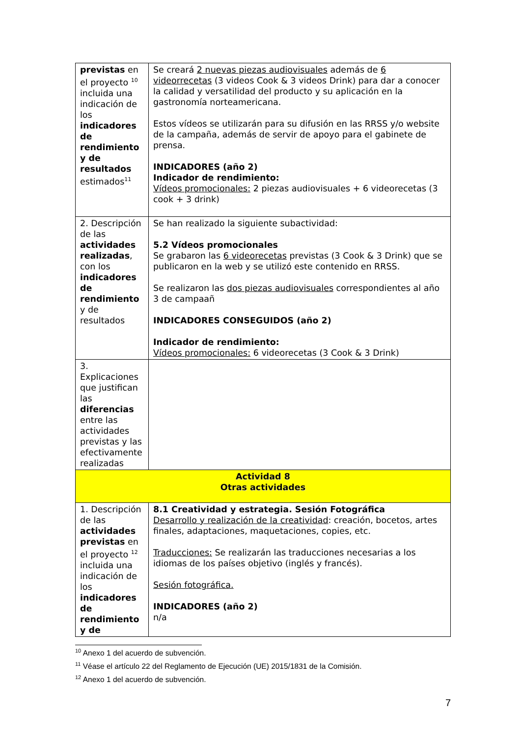| previstas en el proyecto <sup>10</sup> incluida una indicación de los indicadores de rendimiento y de resultados estimados<sup>11</sup> | Se creará 2 nuevas piezas audiovisuales además de 6 videorrecetas (3 videos Cook & 3 videos Drink) para dar a conocer la calidad y versatilidad del producto y su aplicación en la gastronomía norteamericana. Estos vídeos se utilizarán para su difusión en las RRSS y/o website de la campaña, además de servir de apoyo para el gabinete de prensa. INDICADORES (año 2) Indicador de rendimiento: Vídeos promocionales: 2 piezas audiovisuales + 6 videorecetas (3 cook + 3 drink) |
| 2. Descripción de las actividades realizadas , con los indicadores de rendimiento y de resultados | Se han realizado la siguiente subactividad: 5.2 Vídeos promocionales Se grabaron las 6 videorecetas previstas (3 Cook & 3 Drink) que se publicaron en la web y se utilizó este contenido en RRSS. Se realizaron las dos piezas audiovisuales correspondientes al año 3 de campaañ INDICADORES CONSEGUIDOS (año 2) Indicador de rendimiento: Vídeos promocionales: 6 videorecetas (3 Cook & 3 Drink) |
| 3. Explicaciones que justifican las diferencias entre las actividades previstas y las efectivamente realizadas | |
| Actividad 8 Otras actividades | |
| 1. Descripción de las actividades previstas en el proyecto <sup>12</sup> incluida una indicación de los indicadores de rendimiento y de | 8.1 Creatividad y estrategia. Sesión Fotográfica Desarrollo y realización de la creatividad : creación, bocetos, artes finales, adaptaciones, maquetaciones, copies, etc. Traducciones: Se realizarán las traducciones necesarias a los idiomas de los países objetivo (inglés y francés). Sesión fotográfica. INDICADORES (año 2) n/a |
<sup>10</sup> Anexo 1 del acuerdo de subvención.
<sup>11</sup> Véase el artículo 22 del Reglamento de Ejecución (UE) 2015/1831 de la Comisión.
<sup>12</sup> Anexo 1 del acuerdo de subvención.
7